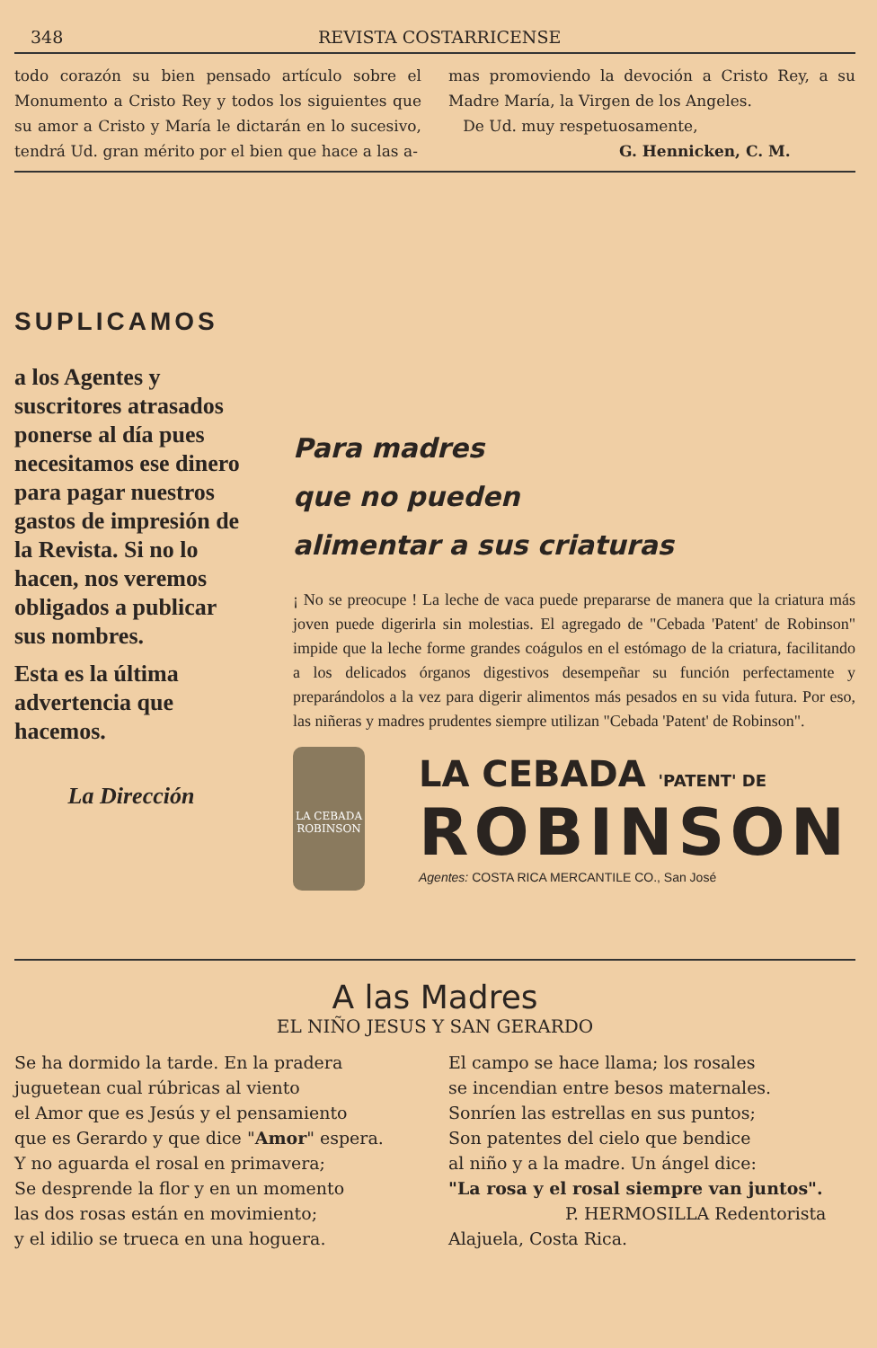348 REVISTA COSTARRICENSE
todo corazón su bien pensado artículo sobre el Monumento a Cristo Rey y todos los siguientes que su amor a Cristo y María le dictarán en lo sucesivo, tendrá Ud. gran mérito por el bien que hace a las a-
mas promoviendo la devoción a Cristo Rey, a su Madre María, la Virgen de los Angeles.
De Ud. muy respetuosamente,
G. Hennicken, C. M.
SUPLICAMOS
a los Agentes y suscritores atrasados ponerse al día pues necesitamos ese dinero para pagar nuestros gastos de impresión de la Revista. Si no lo hacen, nos veremos obligados a publicar sus nombres.
Esta es la última advertencia que hacemos.
La Dirección
Para madres
que no pueden
alimentar a sus criaturas
¡ No se preocupe ! La leche de vaca puede prepararse de manera que la criatura más joven puede digerirla sin molestias. El agregado de "Cebada 'Patent' de Robinson" impide que la leche forme grandes coágulos en el estómago de la criatura, facilitando a los delicados órganos digestivos desempeñar su función perfectamente y preparándolos a la vez para digerir alimentos más pesados en su vida futura. Por eso, las niñeras y madres prudentes siempre utilizan "Cebada 'Patent' de Robinson".
LA CEBADA ROBINSON
LA CEBADA 'PATENT' DE
ROBINSON
Agentes: COSTA RICA MERCANTILE CO., San José
A las Madres
EL NIÑO JESUS Y SAN GERARDO
Se ha dormido la tarde. En la pradera
juguetean cual rúbricas al viento
el Amor que es Jesús y el pensamiento
que es Gerardo y que dice "Amor" espera.
Y no aguarda el rosal en primavera;
Se desprende la flor y en un momento
las dos rosas están en movimiento;
y el idilio se trueca en una hoguera.
El campo se hace llama; los rosales
se incendian entre besos maternales.
Sonríen las estrellas en sus puntos;
Son patentes del cielo que bendice
al niño y a la madre. Un ángel dice:
"La rosa y el rosal siempre van juntos".
P. HERMOSILLA Redentorista
Alajuela, Costa Rica.